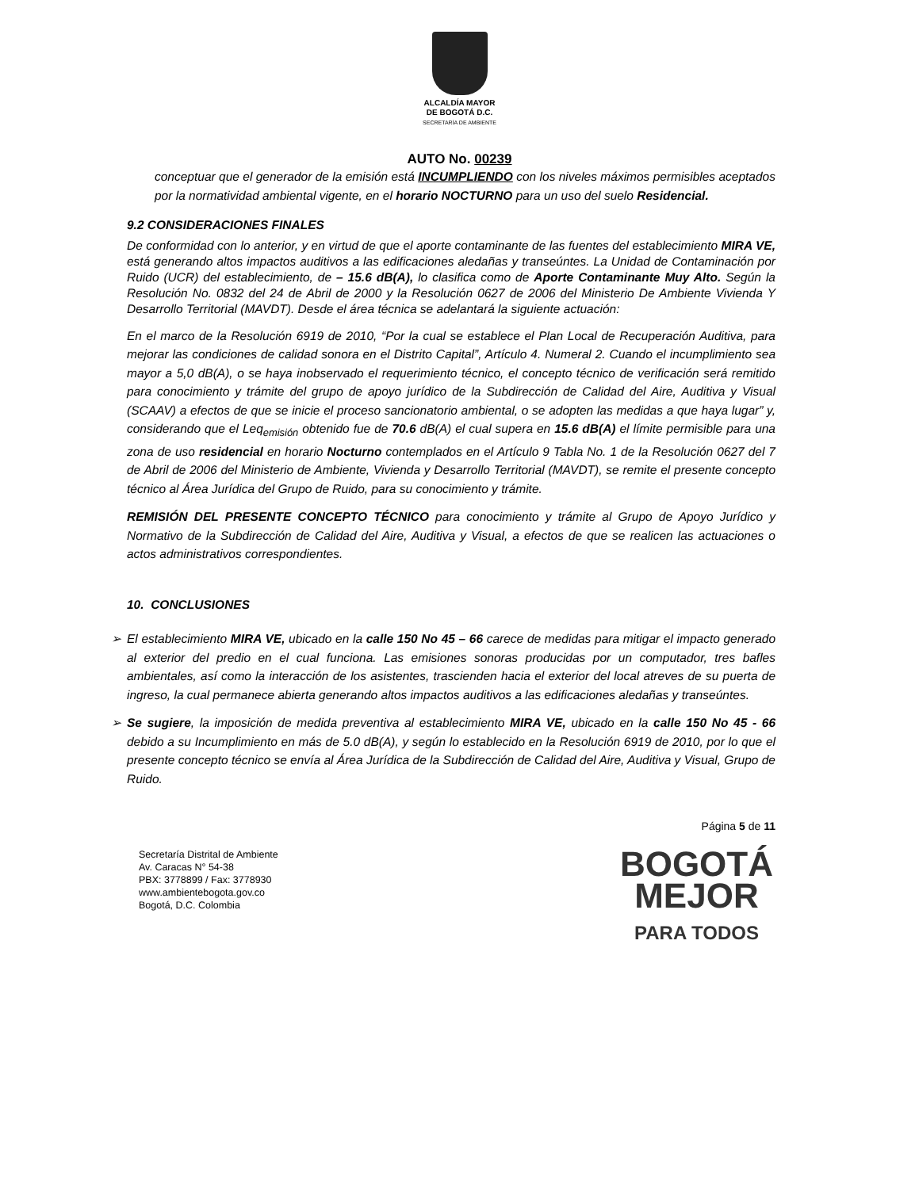ALCALDÍA MAYOR
DE BOGOTÁ D.C.
SECRETARÍA DE AMBIENTE
AUTO No. 00239
conceptuar que el generador de la emisión está INCUMPLIENDO con los niveles máximos permisibles aceptados por la normatividad ambiental vigente, en el horario NOCTURNO para un uso del suelo Residencial.
9.2 CONSIDERACIONES FINALES
De conformidad con lo anterior, y en virtud de que el aporte contaminante de las fuentes del establecimiento MIRA VE, está generando altos impactos auditivos a las edificaciones aledañas y transeúntes. La Unidad de Contaminación por Ruido (UCR) del establecimiento, de – 15.6 dB(A), lo clasifica como de Aporte Contaminante Muy Alto. Según la Resolución No. 0832 del 24 de Abril de 2000 y la Resolución 0627 de 2006 del Ministerio De Ambiente Vivienda Y Desarrollo Territorial (MAVDT). Desde el área técnica se adelantará la siguiente actuación:
En el marco de la Resolución 6919 de 2010, “Por la cual se establece el Plan Local de Recuperación Auditiva, para mejorar las condiciones de calidad sonora en el Distrito Capital”, Artículo 4. Numeral 2. Cuando el incumplimiento sea mayor a 5,0 dB(A), o se haya inobservado el requerimiento técnico, el concepto técnico de verificación será remitido para conocimiento y trámite del grupo de apoyo jurídico de la Subdirección de Calidad del Aire, Auditiva y Visual (SCAAV) a efectos de que se inicie el proceso sancionatorio ambiental, o se adopten las medidas a que haya lugar” y, considerando que el Leq<sub>emisión</sub> obtenido fue de 70.6 dB(A) el cual supera en 15.6 dB(A) el límite permisible para una zona de uso residencial en horario Nocturno contemplados en el Artículo 9 Tabla No. 1 de la Resolución 0627 del 7 de Abril de 2006 del Ministerio de Ambiente, Vivienda y Desarrollo Territorial (MAVDT), se remite el presente concepto técnico al Área Jurídica del Grupo de Ruido, para su conocimiento y trámite.
REMISIÓN DEL PRESENTE CONCEPTO TÉCNICO para conocimiento y trámite al Grupo de Apoyo Jurídico y Normativo de la Subdirección de Calidad del Aire, Auditiva y Visual, a efectos de que se realicen las actuaciones o actos administrativos correspondientes.
10. CONCLUSIONES
➢ El establecimiento MIRA VE, ubicado en la calle 150 No 45 – 66 carece de medidas para mitigar el impacto generado al exterior del predio en el cual funciona. Las emisiones sonoras producidas por un computador, tres bafles ambientales, así como la interacción de los asistentes, trascienden hacia el exterior del local atreves de su puerta de ingreso, la cual permanece abierta generando altos impactos auditivos a las edificaciones aledañas y transeúntes.
➢ Se sugiere, la imposición de medida preventiva al establecimiento MIRA VE, ubicado en la calle 150 No 45 - 66 debido a su Incumplimiento en más de 5.0 dB(A), y según lo establecido en la Resolución 6919 de 2010, por lo que el presente concepto técnico se envía al Área Jurídica de la Subdirección de Calidad del Aire, Auditiva y Visual, Grupo de Ruido.
Página 5 de 11
Secretaría Distrital de Ambiente
Av. Caracas N° 54-38
PBX: 3778899 / Fax: 3778930
www.ambientebogota.gov.co
Bogotá, D.C. Colombia
BOGOTÁ
MEJOR
PARA TODOS